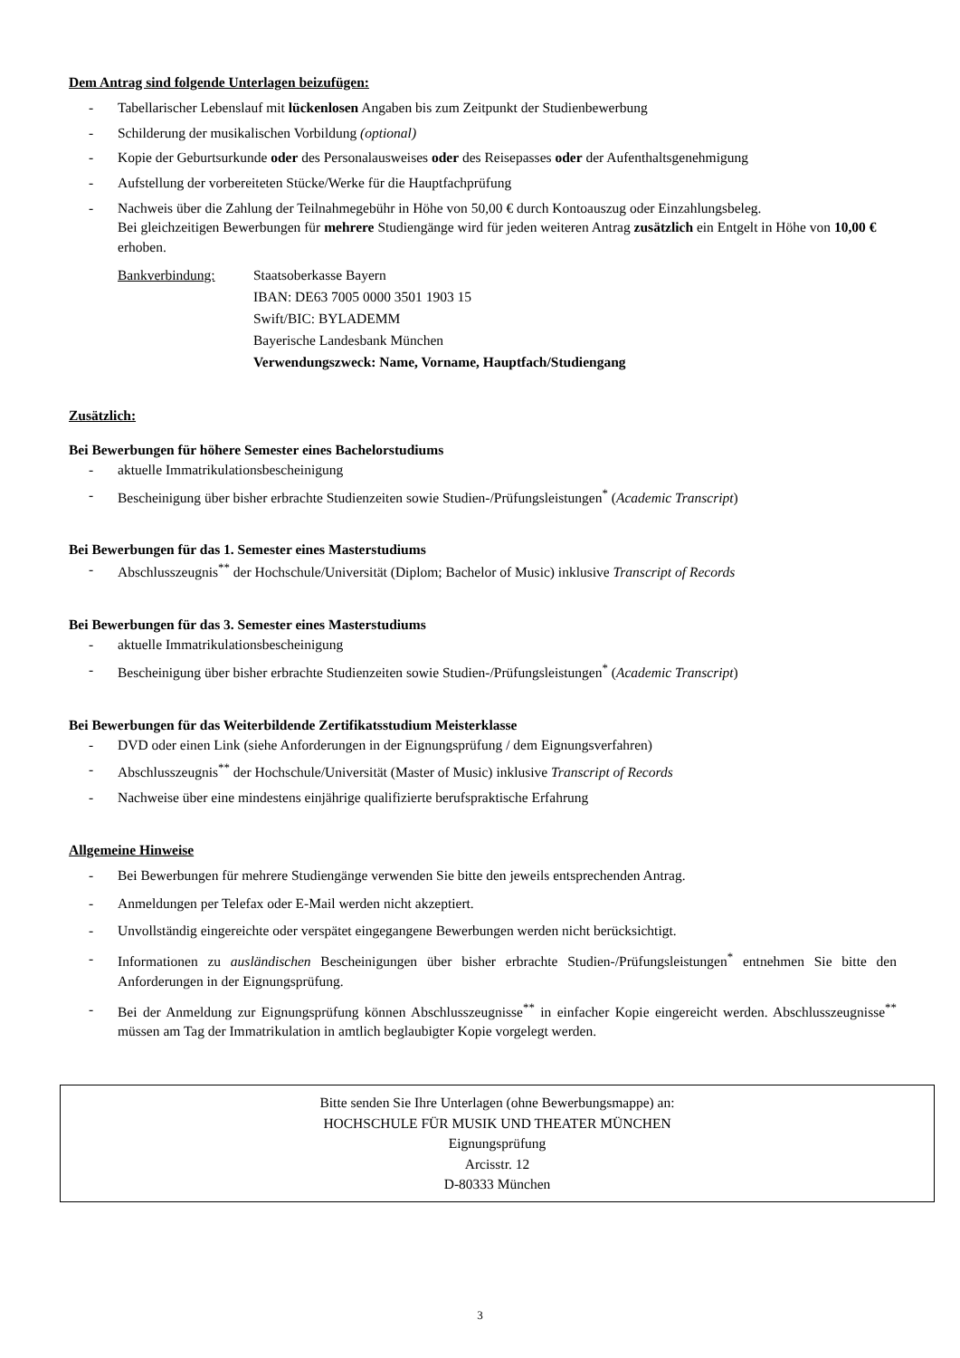Dem Antrag sind folgende Unterlagen beizufügen:
- Tabellarischer Lebenslauf mit lückenlosen Angaben bis zum Zeitpunkt der Studienbewerbung
- Schilderung der musikalischen Vorbildung (optional)
- Kopie der Geburtsurkunde oder des Personalausweises oder des Reisepasses oder der Aufenthaltsgenehmigung
- Aufstellung der vorbereiteten Stücke/Werke für die Hauptfachprüfung
- Nachweis über die Zahlung der Teilnahmegebühr in Höhe von 50,00 € durch Kontoauszug oder Einzahlungsbeleg.
Bei gleichzeitigen Bewerbungen für mehrere Studiengänge wird für jeden weiteren Antrag zusätzlich ein Entgelt in Höhe von 10,00 € erhoben.
Bankverbindung: Staatsoberkasse Bayern
IBAN: DE63 7005 0000 3501 1903 15
Swift/BIC: BYLADEMM
Bayerische Landesbank München
Verwendungszweck: Name, Vorname, Hauptfach/Studiengang
Zusätzlich:
Bei Bewerbungen für höhere Semester eines Bachelorstudiums
- aktuelle Immatrikulationsbescheinigung
- Bescheinigung über bisher erbrachte Studienzeiten sowie Studien-/Prüfungsleistungen<sup>*</sup> (Academic Transcript)
Bei Bewerbungen für das 1. Semester eines Masterstudiums
- Abschlusszeugnis<sup>**</sup> der Hochschule/Universität (Diplom; Bachelor of Music) inklusive Transcript of Records
Bei Bewerbungen für das 3. Semester eines Masterstudiums
- aktuelle Immatrikulationsbescheinigung
- Bescheinigung über bisher erbrachte Studienzeiten sowie Studien-/Prüfungsleistungen<sup>*</sup> (Academic Transcript)
Bei Bewerbungen für das Weiterbildende Zertifikatsstudium Meisterklasse
- DVD oder einen Link (siehe Anforderungen in der Eignungsprüfung / dem Eignungsverfahren)
- Abschlusszeugnis<sup>**</sup> der Hochschule/Universität (Master of Music) inklusive Transcript of Records
- Nachweise über eine mindestens einjährige qualifizierte berufspraktische Erfahrung
Allgemeine Hinweise
- Bei Bewerbungen für mehrere Studiengänge verwenden Sie bitte den jeweils entsprechenden Antrag.
- Anmeldungen per Telefax oder E-Mail werden nicht akzeptiert.
- Unvollständig eingereichte oder verspätet eingegangene Bewerbungen werden nicht berücksichtigt.
- Informationen zu ausländischen Bescheinigungen über bisher erbrachte Studien-/Prüfungsleistungen<sup>*</sup> entnehmen Sie bitte den Anforderungen in der Eignungsprüfung.
- Bei der Anmeldung zur Eignungsprüfung können Abschlusszeugnisse<sup>**</sup> in einfacher Kopie eingereicht werden. Abschlusszeugnisse<sup>**</sup> müssen am Tag der Immatrikulation in amtlich beglaubigter Kopie vorgelegt werden.
Bitte senden Sie Ihre Unterlagen (ohne Bewerbungsmappe) an:
HOCHSCHULE FÜR MUSIK UND THEATER MÜNCHEN
Eignungsprüfung
Arcisstr. 12
D-80333 München
3